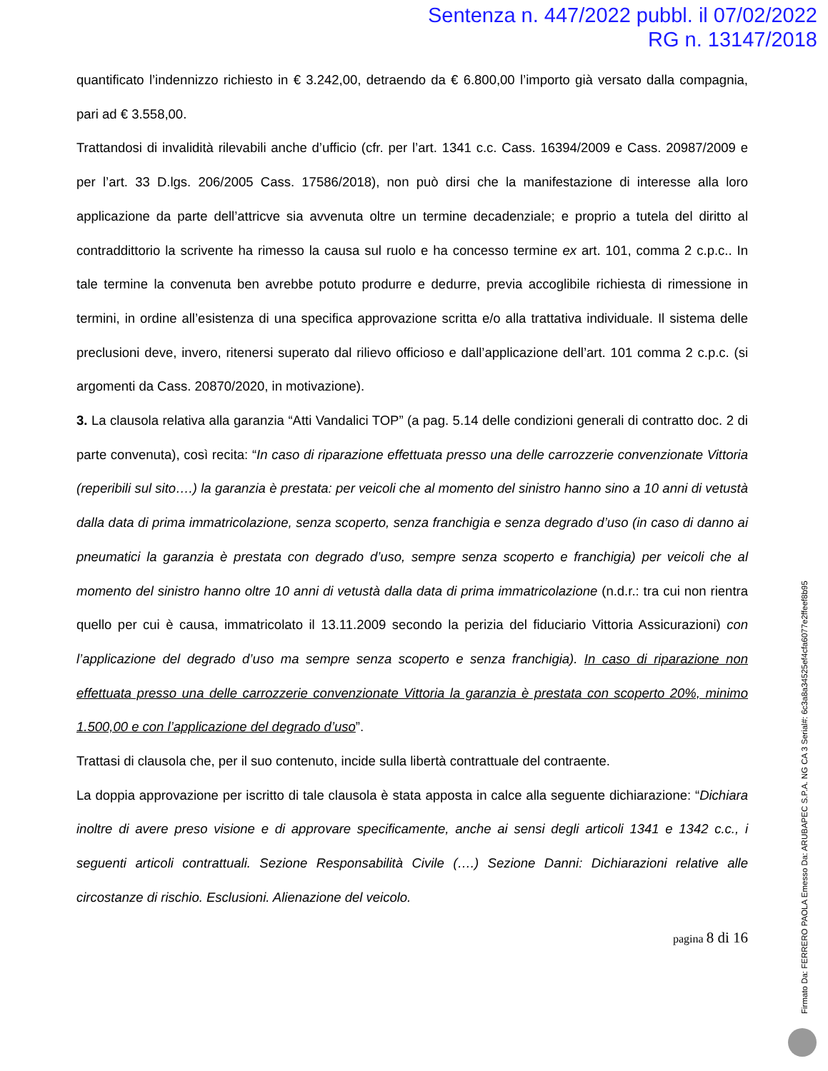Sentenza n. 447/2022 pubbl. il 07/02/2022
RG n. 13147/2018
quantificato l’indennizzo richiesto in € 3.242,00, detraendo da € 6.800,00 l’importo già versato dalla compagnia, pari ad € 3.558,00.
Trattandosi di invalidità rilevabili anche d’ufficio (cfr. per l’art. 1341 c.c. Cass. 16394/2009 e Cass. 20987/2009 e per l’art. 33 D.lgs. 206/2005 Cass. 17586/2018), non può dirsi che la manifestazione di interesse alla loro applicazione da parte dell’attricve sia avvenuta oltre un termine decadenziale; e proprio a tutela del diritto al contraddittorio la scrivente ha rimesso la causa sul ruolo e ha concesso termine ex art. 101, comma 2 c.p.c.. In tale termine la convenuta ben avrebbe potuto produrre e dedurre, previa accoglibile richiesta di rimessione in termini, in ordine all’esistenza di una specifica approvazione scritta e/o alla trattativa individuale. Il sistema delle preclusioni deve, invero, ritenersi superato dal rilievo officioso e dall’applicazione dell’art. 101 comma 2 c.p.c. (si argomenti da Cass. 20870/2020, in motivazione).
3. La clausola relativa alla garanzia “Atti Vandalici TOP” (a pag. 5.14 delle condizioni generali di contratto doc. 2 di parte convenuta), così recita: “In caso di riparazione effettuata presso una delle carrozzerie convenzionate Vittoria (reperibili sul sito….) la garanzia è prestata: per veicoli che al momento del sinistro hanno sino a 10 anni di vetustà dalla data di prima immatricolazione, senza scoperto, senza franchigia e senza degrado d’uso (in caso di danno ai pneumatici la garanzia è prestata con degrado d’uso, sempre senza scoperto e franchigia) per veicoli che al momento del sinistro hanno oltre 10 anni di vetustà dalla data di prima immatricolazione (n.d.r.: tra cui non rientra quello per cui è causa, immatricolato il 13.11.2009 secondo la perizia del fiduciario Vittoria Assicurazioni) con l’applicazione del degrado d’uso ma sempre senza scoperto e senza franchigia). In caso di riparazione non effettuata presso una delle carrozzerie convenzionate Vittoria la garanzia è prestata con scoperto 20%, minimo 1.500,00 e con l’applicazione del degrado d’uso”.
Trattasi di clausola che, per il suo contenuto, incide sulla libertà contrattuale del contraente.
La doppia approvazione per iscritto di tale clausola è stata apposta in calce alla seguente dichiarazione: “Dichiara inoltre di avere preso visione e di approvare specificamente, anche ai sensi degli articoli 1341 e 1342 c.c., i seguenti articoli contrattuali. Sezione Responsabilità Civile (….) Sezione Danni: Dichiarazioni relative alle circostanze di rischio. Esclusioni. Alienazione del veicolo.
pagina 8 di 16
Firmato Da: FERRERO PAOLA Emesso Da: ARUBAPEC S.P.A. NG CA 3 Serial#: 6c3a8a34525ef4cfa6077e2ffeef8b95